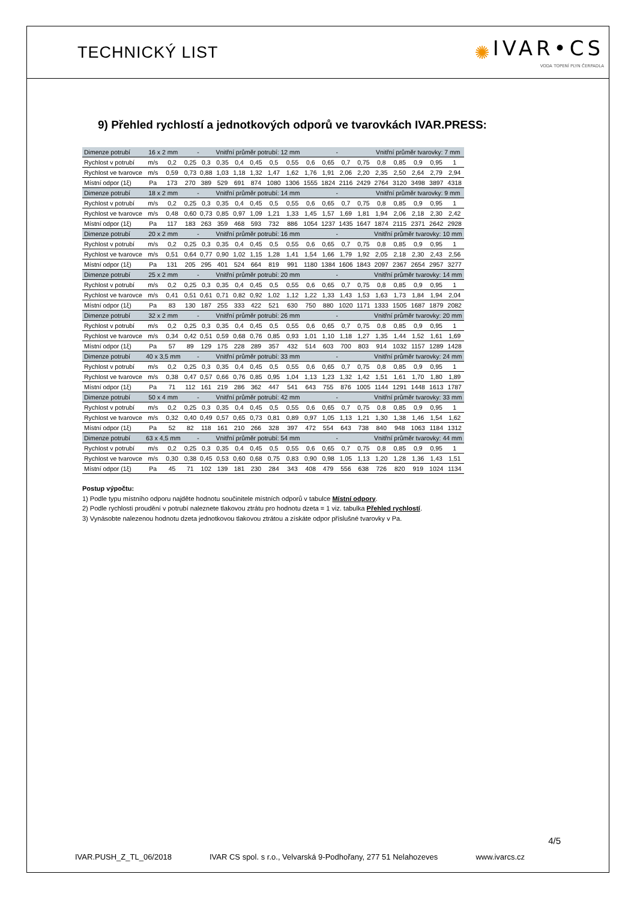TECHNICKÝ LIST
✺ IVAR•CS
VODA TOPENÍ PLYN ČERPADLA
9) Přehled rychlostí a jednotkových odporů ve tvarovkách IVAR.PRESS:
| Dimenze potrubí | 16 x 2 mm | | - | | Vnitřní průměr potrubí: 12 mm | | | | | - | | | | Vnitřní průměr tvarovky: 7 mm | | | | |
| --- | --- | --- | --- | --- | --- | --- | --- | --- | --- | --- | --- | --- | --- | --- | --- | --- | --- | --- |
| Rychlost v potrubí | m/s | 0,2 | 0,25 | 0,3 | 0,35 | 0,4 | 0,45 | 0,5 | 0,55 | 0,6 | 0,65 | 0,7 | 0,75 | 0,8 | 0,85 | 0,9 | 0,95 | 1 |
| Rychlost ve tvarovce | m/s | 0,59 | 0,73 | 0,88 | 1,03 | 1,18 | 1,32 | 1,47 | 1,62 | 1,76 | 1,91 | 2,06 | 2,20 | 2,35 | 2,50 | 2,64 | 2,79 | 2,94 |
| Místní odpor (1ξ) | Pa | 173 | 270 | 389 | 529 | 691 | 874 | 1080 | 1306 | 1555 | 1824 | 2116 | 2429 | 2764 | 3120 | 3498 | 3897 | 4318 |
| Dimenze potrubí | 18 x 2 mm | | - | | Vnitřní průměr potrubí: 14 mm | | | | | - | | | | Vnitřní průměr tvarovky: 9 mm | | | | |
| Rychlost v potrubí | m/s | 0,2 | 0,25 | 0,3 | 0,35 | 0,4 | 0,45 | 0,5 | 0,55 | 0,6 | 0,65 | 0,7 | 0,75 | 0,8 | 0,85 | 0,9 | 0,95 | 1 |
| Rychlost ve tvarovce | m/s | 0,48 | 0,60 | 0,73 | 0,85 | 0,97 | 1,09 | 1,21 | 1,33 | 1,45 | 1,57 | 1,69 | 1,81 | 1,94 | 2,06 | 2,18 | 2,30 | 2,42 |
| Místní odpor (1ξ) | Pa | 117 | 183 | 263 | 359 | 468 | 593 | 732 | 886 | 1054 | 1237 | 1435 | 1647 | 1874 | 2115 | 2371 | 2642 | 2928 |
| Dimenze potrubí | 20 x 2 mm | | - | | Vnitřní průměr potrubí: 16 mm | | | | | - | | | | Vnitřní průměr tvarovky: 10 mm | | | | |
| Rychlost v potrubí | m/s | 0,2 | 0,25 | 0,3 | 0,35 | 0,4 | 0,45 | 0,5 | 0,55 | 0,6 | 0,65 | 0,7 | 0,75 | 0,8 | 0,85 | 0,9 | 0,95 | 1 |
| Rychlost ve tvarovce | m/s | 0,51 | 0,64 | 0,77 | 0,90 | 1,02 | 1,15 | 1,28 | 1,41 | 1,54 | 1,66 | 1,79 | 1,92 | 2,05 | 2,18 | 2,30 | 2,43 | 2,56 |
| Místní odpor (1ξ) | Pa | 131 | 205 | 295 | 401 | 524 | 664 | 819 | 991 | 1180 | 1384 | 1606 | 1843 | 2097 | 2367 | 2654 | 2957 | 3277 |
| Dimenze potrubí | 25 x 2 mm | | - | | Vnitřní průměr potrubí: 20 mm | | | | | - | | | | Vnitřní průměr tvarovky: 14 mm | | | | |
| Rychlost v potrubí | m/s | 0,2 | 0,25 | 0,3 | 0,35 | 0,4 | 0,45 | 0,5 | 0,55 | 0,6 | 0,65 | 0,7 | 0,75 | 0,8 | 0,85 | 0,9 | 0,95 | 1 |
| Rychlost ve tvarovce | m/s | 0,41 | 0,51 | 0,61 | 0,71 | 0,82 | 0,92 | 1,02 | 1,12 | 1,22 | 1,33 | 1,43 | 1,53 | 1,63 | 1,73 | 1,84 | 1,94 | 2,04 |
| Místní odpor (1ξ) | Pa | 83 | 130 | 187 | 255 | 333 | 422 | 521 | 630 | 750 | 880 | 1020 | 1171 | 1333 | 1505 | 1687 | 1879 | 2082 |
| Dimenze potrubí | 32 x 2 mm | | - | | Vnitřní průměr potrubí: 26 mm | | | | | - | | | | Vnitřní průměr tvarovky: 20 mm | | | | |
| Rychlost v potrubí | m/s | 0,2 | 0,25 | 0,3 | 0,35 | 0,4 | 0,45 | 0,5 | 0,55 | 0,6 | 0,65 | 0,7 | 0,75 | 0,8 | 0,85 | 0,9 | 0,95 | 1 |
| Rychlost ve tvarovce | m/s | 0,34 | 0,42 | 0,51 | 0,59 | 0,68 | 0,76 | 0,85 | 0,93 | 1,01 | 1,10 | 1,18 | 1,27 | 1,35 | 1,44 | 1,52 | 1,61 | 1,69 |
| Místní odpor (1ξ) | Pa | 57 | 89 | 129 | 175 | 228 | 289 | 357 | 432 | 514 | 603 | 700 | 803 | 914 | 1032 | 1157 | 1289 | 1428 |
| Dimenze potrubí | 40 x 3,5 mm | | - | | Vnitřní průměr potrubí: 33 mm | | | | | - | | | | Vnitřní průměr tvarovky: 24 mm | | | | |
| Rychlost v potrubí | m/s | 0,2 | 0,25 | 0,3 | 0,35 | 0,4 | 0,45 | 0,5 | 0,55 | 0,6 | 0,65 | 0,7 | 0,75 | 0,8 | 0,85 | 0,9 | 0,95 | 1 |
| Rychlost ve tvarovce | m/s | 0,38 | 0,47 | 0,57 | 0,66 | 0,76 | 0,85 | 0,95 | 1,04 | 1,13 | 1,23 | 1,32 | 1,42 | 1,51 | 1,61 | 1,70 | 1,80 | 1,89 |
| Místní odpor (1ξ) | Pa | 71 | 112 | 161 | 219 | 286 | 362 | 447 | 541 | 643 | 755 | 876 | 1005 | 1144 | 1291 | 1448 | 1613 | 1787 |
| Dimenze potrubí | 50 x 4 mm | | - | | Vnitřní průměr potrubí: 42 mm | | | | | - | | | | Vnitřní průměr tvarovky: 33 mm | | | | |
| Rychlost v potrubí | m/s | 0,2 | 0,25 | 0,3 | 0,35 | 0,4 | 0,45 | 0,5 | 0,55 | 0,6 | 0,65 | 0,7 | 0,75 | 0,8 | 0,85 | 0,9 | 0,95 | 1 |
| Rychlost ve tvarovce | m/s | 0,32 | 0,40 | 0,49 | 0,57 | 0,65 | 0,73 | 0,81 | 0,89 | 0,97 | 1,05 | 1,13 | 1,21 | 1,30 | 1,38 | 1,46 | 1,54 | 1,62 |
| Místní odpor (1ξ) | Pa | 52 | 82 | 118 | 161 | 210 | 266 | 328 | 397 | 472 | 554 | 643 | 738 | 840 | 948 | 1063 | 1184 | 1312 |
| Dimenze potrubí | 63 x 4,5 mm | | - | | Vnitřní průměr potrubí: 54 mm | | | | | - | | | | Vnitřní průměr tvarovky: 44 mm | | | | |
| Rychlost v potrubí | m/s | 0,2 | 0,25 | 0,3 | 0,35 | 0,4 | 0,45 | 0,5 | 0,55 | 0,6 | 0,65 | 0,7 | 0,75 | 0,8 | 0,85 | 0,9 | 0,95 | 1 |
| Rychlost ve tvarovce | m/s | 0,30 | 0,38 | 0,45 | 0,53 | 0,60 | 0,68 | 0,75 | 0,83 | 0,90 | 0,98 | 1,05 | 1,13 | 1,20 | 1,28 | 1,36 | 1,43 | 1,51 |
| Místní odpor (1ξ) | Pa | 45 | 71 | 102 | 139 | 181 | 230 | 284 | 343 | 408 | 479 | 556 | 638 | 726 | 820 | 919 | 1024 | 1134 |
Postup výpočtu:
1) Podle typu místního odporu najděte hodnotu součinitele místních odporů v tabulce Místní odpory.
2) Podle rychlosti proudění v potrubí naleznete tlakovou ztrátu pro hodnotu dzeta = 1 viz. tabulka Přehled rychlostí.
3) Vynásobte nalezenou hodnotu dzeta jednotkovou tlakovou ztrátou a získáte odpor příslušné tvarovky v Pa.
4/5
IVAR.PUSH_Z_TL_06/2018 IVAR CS spol. s r.o., Velvarská 9-Podhořany, 277 51 Nelahozeves www.ivarcs.cz